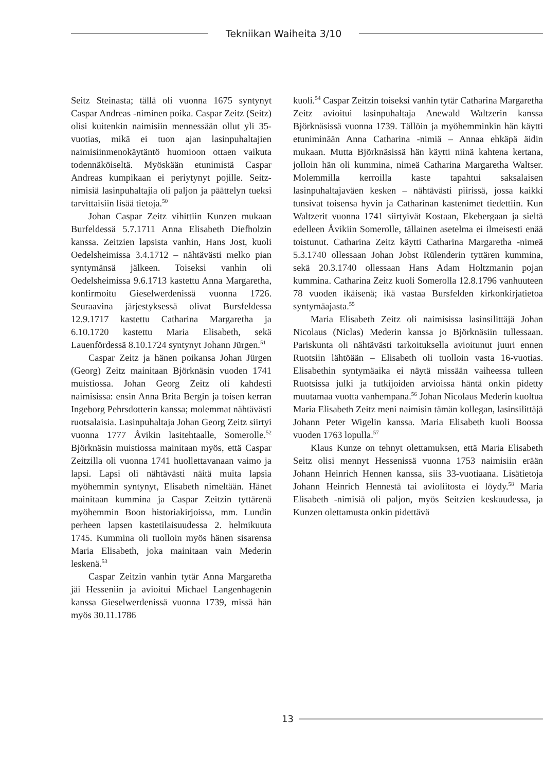Tekniikan Waiheita 3/10
Seitz Steinasta; tällä oli vuonna 1675 syntynyt Caspar Andreas -niminen poika. Caspar Zeitz (Seitz) olisi kuitenkin naimisiin mennessään ollut yli 35-vuotias, mikä ei tuon ajan lasinpuhaltajien naimisiinmenokäytäntö huomioon ottaen vaikuta todennäköiseltä. Myöskään etunimistä Caspar Andreas kumpikaan ei periytynyt pojille. Seitz-nimisiä lasinpuhaltajia oli paljon ja päättelyn tueksi tarvittaisiin lisää tietoja.<sup>50</sup>
Johan Caspar Zeitz vihittiin Kunzen mukaan Burfeldessä 5.7.1711 Anna Elisabeth Diefholzin kanssa. Zeitzien lapsista vanhin, Hans Jost, kuoli Oedelsheimissa 3.4.1712 – nähtävästi melko pian syntymänsä jälkeen. Toiseksi vanhin oli Oedelsheimissa 9.6.1713 kastettu Anna Margaretha, konfirmoitu Gieselwerdenissä vuonna 1726. Seuraavina järjestyksessä olivat Bursfeldessa 12.9.1717 kastettu Catharina Margaretha ja 6.10.1720 kastettu Maria Elisabeth, sekä Lauenfördessä 8.10.1724 syntynyt Johann Jürgen.<sup>51</sup>
Caspar Zeitz ja hänen poikansa Johan Jürgen (Georg) Zeitz mainitaan Björknäsin vuoden 1741 muistiossa. Johan Georg Zeitz oli kahdesti naimisissa: ensin Anna Brita Bergin ja toisen kerran Ingeborg Pehrsdotterin kanssa; molemmat nähtävästi ruotsalaisia. Lasinpuhaltaja Johan Georg Zeitz siirtyi vuonna 1777 Åvikin lasitehtaalle, Somerolle.<sup>52</sup> Björknäsin muistiossa mainitaan myös, että Caspar Zeitzilla oli vuonna 1741 huollettavanaan vaimo ja lapsi. Lapsi oli nähtävästi näitä muita lapsia myöhemmin syntynyt, Elisabeth nimeltään. Hänet mainitaan kummina ja Caspar Zeitzin tyttärenä myöhemmin Boon historiakirjoissa, mm. Lundin perheen lapsen kastetilaisuudessa 2. helmikuuta 1745. Kummina oli tuolloin myös hänen sisarensa Maria Elisabeth, joka mainitaan vain Mederin leskenä.<sup>53</sup>
Caspar Zeitzin vanhin tytär Anna Margaretha jäi Hesseniin ja avioitui Michael Langenhagenin kanssa Gieselwerdenissä vuonna 1739, missä hän myös 30.11.1786
kuoli.<sup>54</sup> Caspar Zeitzin toiseksi vanhin tytär Catharina Margaretha Zeitz avioitui lasinpuhaltaja Anewald Waltzerin kanssa Björknäsissä vuonna 1739. Tällöin ja myöhemminkin hän käytti etuniminään Anna Catharina -nimiä – Annaa ehkäpä äidin mukaan. Mutta Björknäsissä hän käytti niinä kahtena kertana, jolloin hän oli kummina, nimeä Catharina Margaretha Waltser. Molemmilla kerroilla kaste tapahtui saksalaisen lasinpuhaltajaväen kesken – nähtävästi piirissä, jossa kaikki tunsivat toisensa hyvin ja Catharinan kastenimet tiedettiin. Kun Waltzerit vuonna 1741 siirtyivät Kostaan, Ekebergaan ja sieltä edelleen Åvikiin Somerolle, tällainen asetelma ei ilmeisesti enää toistunut. Catharina Zeitz käytti Catharina Margaretha -nimeä 5.3.1740 ollessaan Johan Jobst Rülenderin tyttären kummina, sekä 20.3.1740 ollessaan Hans Adam Holtzmanin pojan kummina. Catharina Zeitz kuoli Somerolla 12.8.1796 vanhuuteen 78 vuoden ikäisenä; ikä vastaa Bursfelden kirkonkirjatietoa syntymäajasta.<sup>55</sup>
Maria Elisabeth Zeitz oli naimisissa lasinsilittäjä Johan Nicolaus (Niclas) Mederin kanssa jo Björknäsiin tullessaan. Pariskunta oli nähtävästi tarkoituksella avioitunut juuri ennen Ruotsiin lähtöään – Elisabeth oli tuolloin vasta 16-vuotias. Elisabethin syntymäaika ei näytä missään vaiheessa tulleen Ruotsissa julki ja tutkijoiden arvioissa häntä onkin pidetty muutamaa vuotta vanhempana.<sup>56</sup> Johan Nicolaus Mederin kuoltua Maria Elisabeth Zeitz meni naimisin tämän kollegan, lasinsilittäjä Johann Peter Wigelin kanssa. Maria Elisabeth kuoli Boossa vuoden 1763 lopulla.<sup>57</sup>
Klaus Kunze on tehnyt olettamuksen, että Maria Elisabeth Seitz olisi mennyt Hessenissä vuonna 1753 naimisiin erään Johann Heinrich Hennen kanssa, siis 33-vuotiaana. Lisätietoja Johann Heinrich Hennestä tai avioliitosta ei löydy.<sup>58</sup> Maria Elisabeth -nimisiä oli paljon, myös Seitzien keskuudessa, ja Kunzen olettamusta onkin pidettävä
13